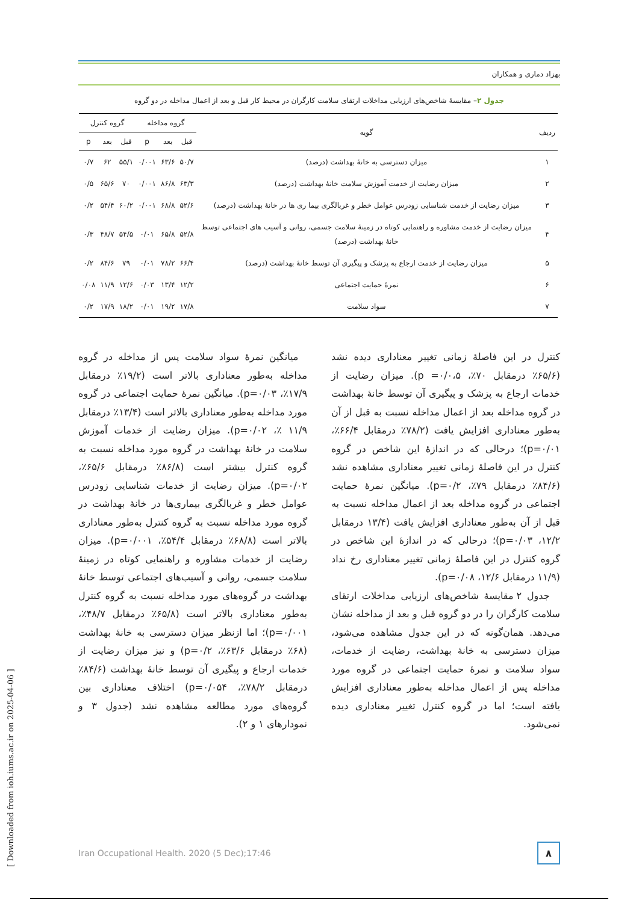بهزاد دماری و همکاران
جدول ۲– مقایسۀ شاخص‌های ارزیابی مداخلات ارتقای سلامت کارگران در محیط کار قبل و بعد از اعمال مداخله در دو گروه
| ردیف | گویه | گروه مداخله | | | گروه کنترل | | |
| --- | --- | --- | --- | --- | --- | --- | --- |
| | | قبل | بعد | p | قبل | بعد | p |
| ۱ | میزان دسترسی به خانۀ بهداشت (درصد) | ۵۰/۷ | ۶۳/۶ | ۰/۰۰۱ | ۵۵/۱ | ۶۲ | ۰/۷ |
| ۲ | میزان رضایت از خدمت آموزش سلامت خانۀ بهداشت (درصد) | ۶۳/۳ | ۸۶/۸ | ۰/۰۰۱ | ۷۰ | ۶۵/۶ | ۰/۵ |
| ۳ | میزان رضایت از خدمت شناسایی زودرس عوامل خطر و غربالگری بیما ری ها در خانۀ بهداشت (درصد) | ۵۲/۶ | ۶۸/۸ | ۰/۰۰۱ | ۶۰/۲ | ۵۴/۴ | ۰/۲ |
| ۴ | میزان رضایت از خدمت مشاوره و راهنمایی کوتاه در زمینۀ سلامت جسمی، روانی و آسیب های اجتماعی توسط خانۀ بهداشت (درصد) | ۵۲/۸ | ۶۵/۸ | ۰/۰۱ | ۵۴/۵ | ۴۸/۷ | ۰/۳ |
| ۵ | میزان رضایت از خدمت ارجاع به پزشک و پیگیری آن توسط خانۀ بهداشت (درصد) | ۶۶/۴ | ۷۸/۲ | ۰/۰۱ | ۷۹ | ۸۴/۶ | ۰/۲ |
| ۶ | نمرۀ حمایت اجتماعی | ۱۲/۲ | ۱۳/۴ | ۰/۰۳ | ۱۲/۶ | ۱۱/۹ | ۰/۰۸ |
| ۷ | سواد سلامت | ۱۷/۸ | ۱۹/۲ | ۰/۰۱ | ۱۸/۲ | ۱۷/۹ | ۰/۲ |
کنترل در این فاصلۀ زمانی تغییر معناداری دیده نشد (۶۵/۶٪ درمقابل ۷۰٪، p =۰/۰،۵). میزان رضایت از خدمات ارجاع به پزشک و پیگیری آن توسط خانۀ بهداشت در گروه مداخله بعد از اعمال مداخله نسبت به قبل از آن به‌طور معناداری افزایش یافت (۷۸/۲٪ درمقابل ۶۶/۴٪، p=۰/۰۱)؛ درحالی که در اندازۀ این شاخص در گروه کنترل در این فاصلۀ زمانی تغییر معناداری مشاهده نشد (۸۴/۶٪ درمقابل ۷۹٪، p=۰/۲). میانگین نمرۀ حمایت اجتماعی در گروه مداخله بعد از اعمال مداخله نسبت به قبل از آن به‌طور معناداری افزایش یافت (۱۳/۴ درمقابل ۱۲/۲، p=۰/۰۳)؛ درحالی که در اندازۀ این شاخص در گروه کنترل در این فاصلۀ زمانی تغییر معناداری رخ نداد (۱۱/۹ درمقابل ۱۲/۶، p=۰/۰۸).
جدول ۲ مقایسۀ شاخص‌های ارزیابی مداخلات ارتقای سلامت کارگران را در دو گروه قبل و بعد از مداخله نشان می‌دهد. همان‌گونه که در این جدول مشاهده می‌شود، میزان دسترسی به خانۀ بهداشت، رضایت از خدمات، سواد سلامت و نمرۀ حمایت اجتماعی در گروه مورد مداخله پس از اعمال مداخله به‌طور معناداری افزایش یافته است؛ اما در گروه کنترل تغییر معناداری دیده نمی‌شود.
میانگین نمرۀ سواد سلامت پس از مداخله در گروه مداخله به‌طور معناداری بالاتر است (۱۹/۲٪ درمقابل ۱۷/۹٪، p=۰/۰۳). میانگین نمرۀ حمایت اجتماعی در گروه مورد مداخله به‌طور معناداری بالاتر است (۱۳/۴٪ درمقابل ۱۱/۹ ٪، p=۰/۰۲). میزان رضایت از خدمات آموزش سلامت در خانۀ بهداشت در گروه مورد مداخله نسبت به گروه کنترل بیشتر است (۸۶/۸٪ درمقابل ۶۵/۶٪، p=۰/۰۲). میزان رضایت از خدمات شناسایی زودرس عوامل خطر و غربالگری بیماری‌ها در خانۀ بهداشت در گروه مورد مداخله نسبت به گروه کنترل به‌طور معناداری بالاتر است (۶۸/۸٪ درمقابل ۵۴/۴٪، p=۰/۰۰۱). میزان رضایت از خدمات مشاوره و راهنمایی کوتاه در زمینۀ سلامت جسمی، روانی و آسیب‌های اجتماعی توسط خانۀ بهداشت در گروه‌های مورد مداخله نسبت به گروه کنترل به‌طور معناداری بالاتر است (۶۵/۸٪ درمقابل ۴۸/۷٪، p=۰/۰۰۱)؛ اما ازنظر میزان دسترسی به خانۀ بهداشت (۶۸٪ درمقابل ۶۳/۶٪، p=۰/۲) و نیز میزان رضایت از خدمات ارجاع و پیگیری آن توسط خانۀ بهداشت (۸۴/۶٪ درمقابل ۷۸/۲٪، p=۰/۰۵۴) اختلاف معناداری بین گروه‌های مورد مطالعه مشاهده نشد (جدول ۳ و نمودارهای ۱ و ۲).
Iran Occupational Health. 2020 (5 Dec);17:46
۸
[ Downloaded from ioh.iums.ac.ir on 2025-04-06 ]